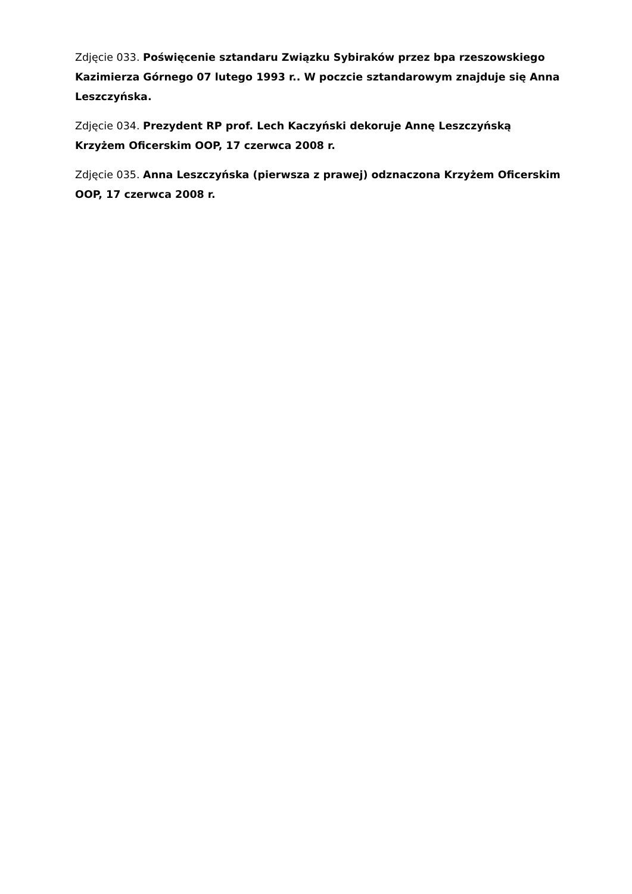Zdjęcie 033. Poświęcenie sztandaru Związku Sybiraków przez bpa rzeszowskiego Kazimierza Górnego 07 lutego 1993 r.. W poczcie sztandarowym znajduje się Anna Leszczyńska.
Zdjęcie 034. Prezydent RP prof. Lech Kaczyński dekoruje Annę Leszczyńską Krzyżem Oficerskim OOP, 17 czerwca 2008 r.
Zdjęcie 035. Anna Leszczyńska (pierwsza z prawej) odznaczona Krzyżem Oficerskim OOP, 17 czerwca 2008 r.